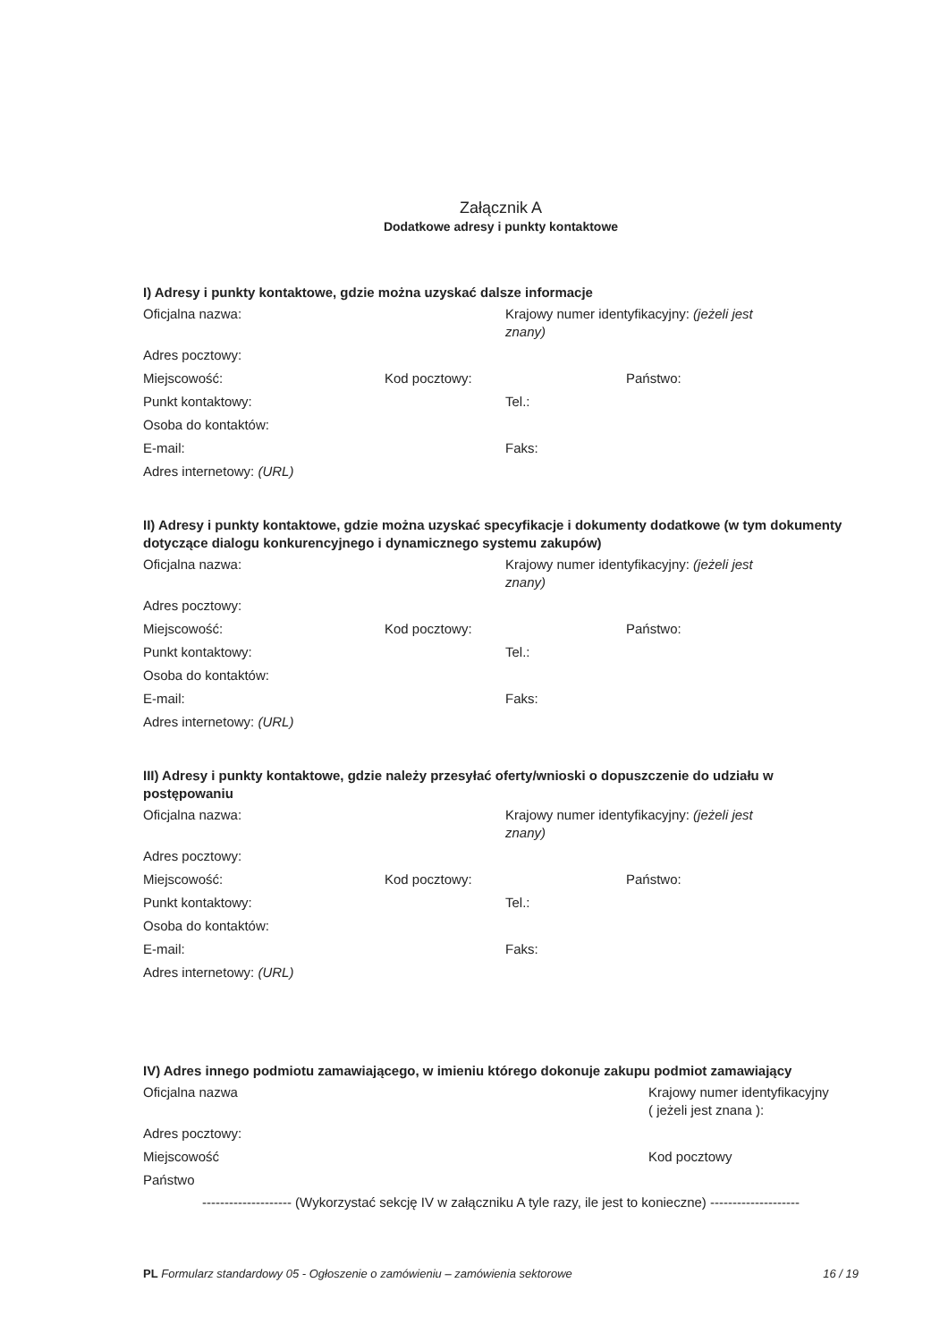Załącznik A
Dodatkowe adresy i punkty kontaktowe
I) Adresy i punkty kontaktowe, gdzie można uzyskać dalsze informacje
Oficjalna nazwa: Krajowy numer identyfikacyjny: (jeżeli jest znany)
Adres pocztowy:
Miejscowość: Kod pocztowy: Państwo:
Punkt kontaktowy: Tel.:
Osoba do kontaktów:
E-mail: Faks:
Adres internetowy: (URL)
II) Adresy i punkty kontaktowe, gdzie można uzyskać specyfikacje i dokumenty dodatkowe (w tym dokumenty dotyczące dialogu konkurencyjnego i dynamicznego systemu zakupów)
Oficjalna nazwa: Krajowy numer identyfikacyjny: (jeżeli jest znany)
Adres pocztowy:
Miejscowość: Kod pocztowy: Państwo:
Punkt kontaktowy: Tel.:
Osoba do kontaktów:
E-mail: Faks:
Adres internetowy: (URL)
III) Adresy i punkty kontaktowe, gdzie należy przesyłać oferty/wnioski o dopuszczenie do udziału w postępowaniu
Oficjalna nazwa: Krajowy numer identyfikacyjny: (jeżeli jest znany)
Adres pocztowy:
Miejscowość: Kod pocztowy: Państwo:
Punkt kontaktowy: Tel.:
Osoba do kontaktów:
E-mail: Faks:
Adres internetowy: (URL)
IV) Adres innego podmiotu zamawiającego, w imieniu którego dokonuje zakupu podmiot zamawiający
Oficjalna nazwa Krajowy numer identyfikacyjny
( jeżeli jest znana ):
Adres pocztowy:
Miejscowość Kod pocztowy
Państwo
-------------------- (Wykorzystać sekcję IV w załączniku A tyle razy, ile jest to konieczne) --------------------
PL Formularz standardowy 05 - Ogłoszenie o zamówieniu – zamówienia sektorowe
16 / 19